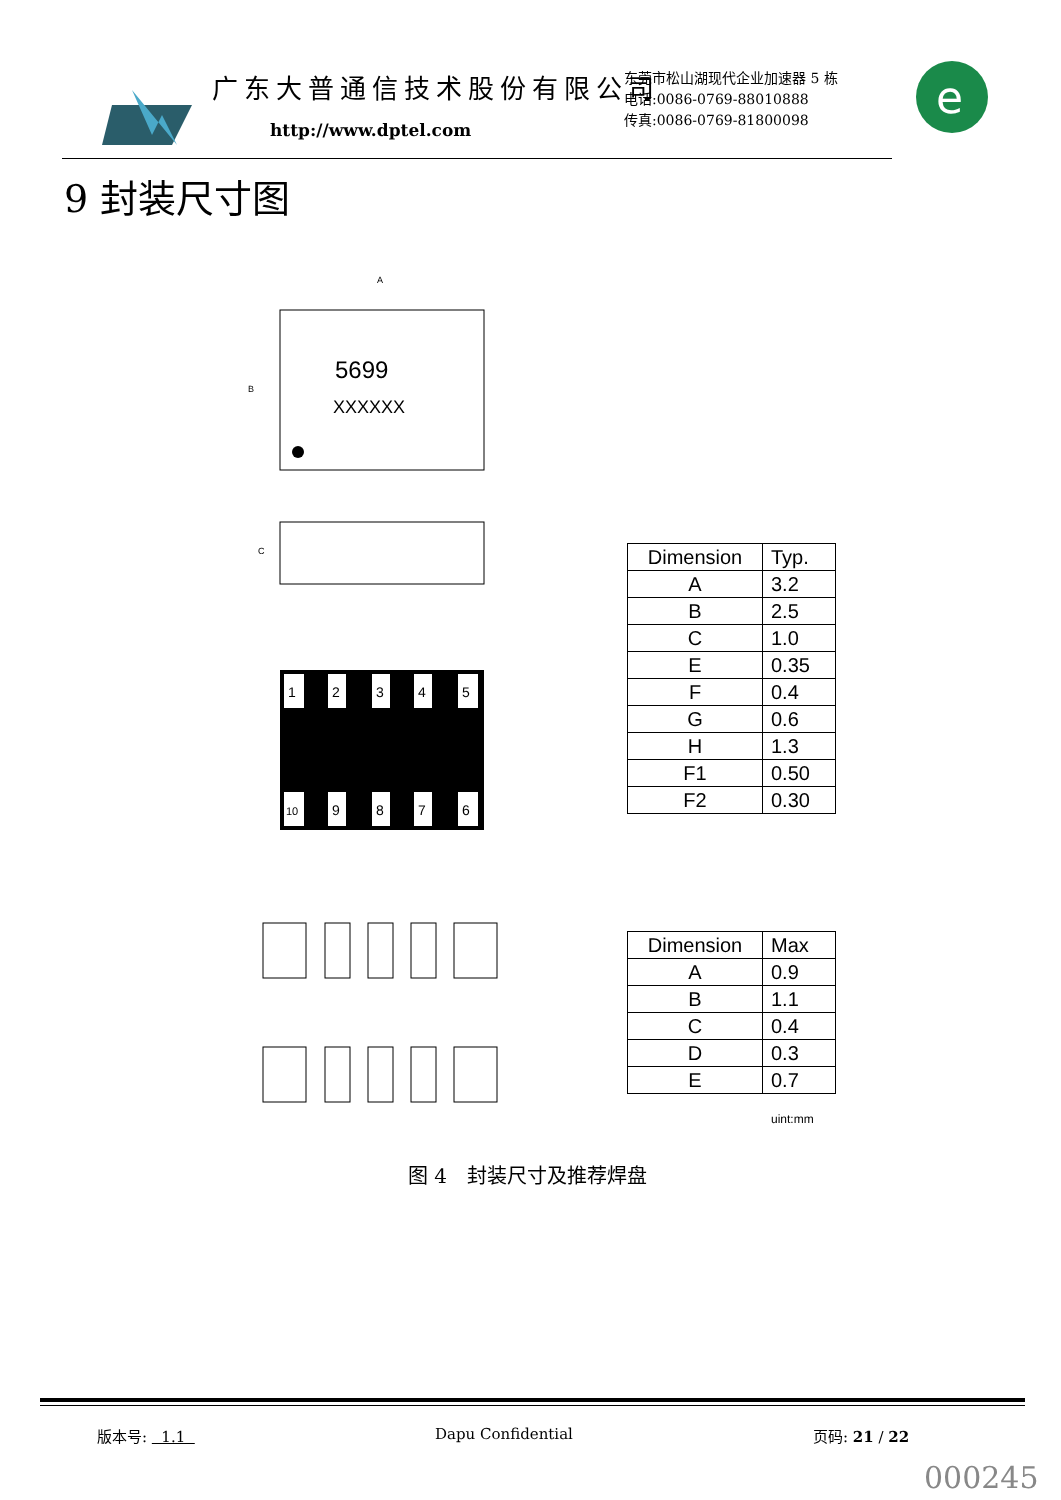广东大普通信技术股份有限公司
http://www.dptel.com
东莞市松山湖现代企业加速器 5 栋
电话:0086-0769-88010888
传真:0086-0769-81800098
e
9 封装尺寸图
5699
XXXXXX
A
B
C
1
2
3
4
5
10
9
8
7
6
| Dimension | Typ. |
| A | 3.2 |
| B | 2.5 |
| C | 1.0 |
| E | 0.35 |
| F | 0.4 |
| G | 0.6 |
| H | 1.3 |
| F1 | 0.50 |
| F2 | 0.30 |
| Dimension | Max |
| A | 0.9 |
| B | 1.1 |
| C | 0.4 |
| D | 0.3 |
| E | 0.7 |
uint:mm
图 4　封装尺寸及推荐焊盘
版本号: 1.1 Dapu Confidential 页码: 21 / 22
000245